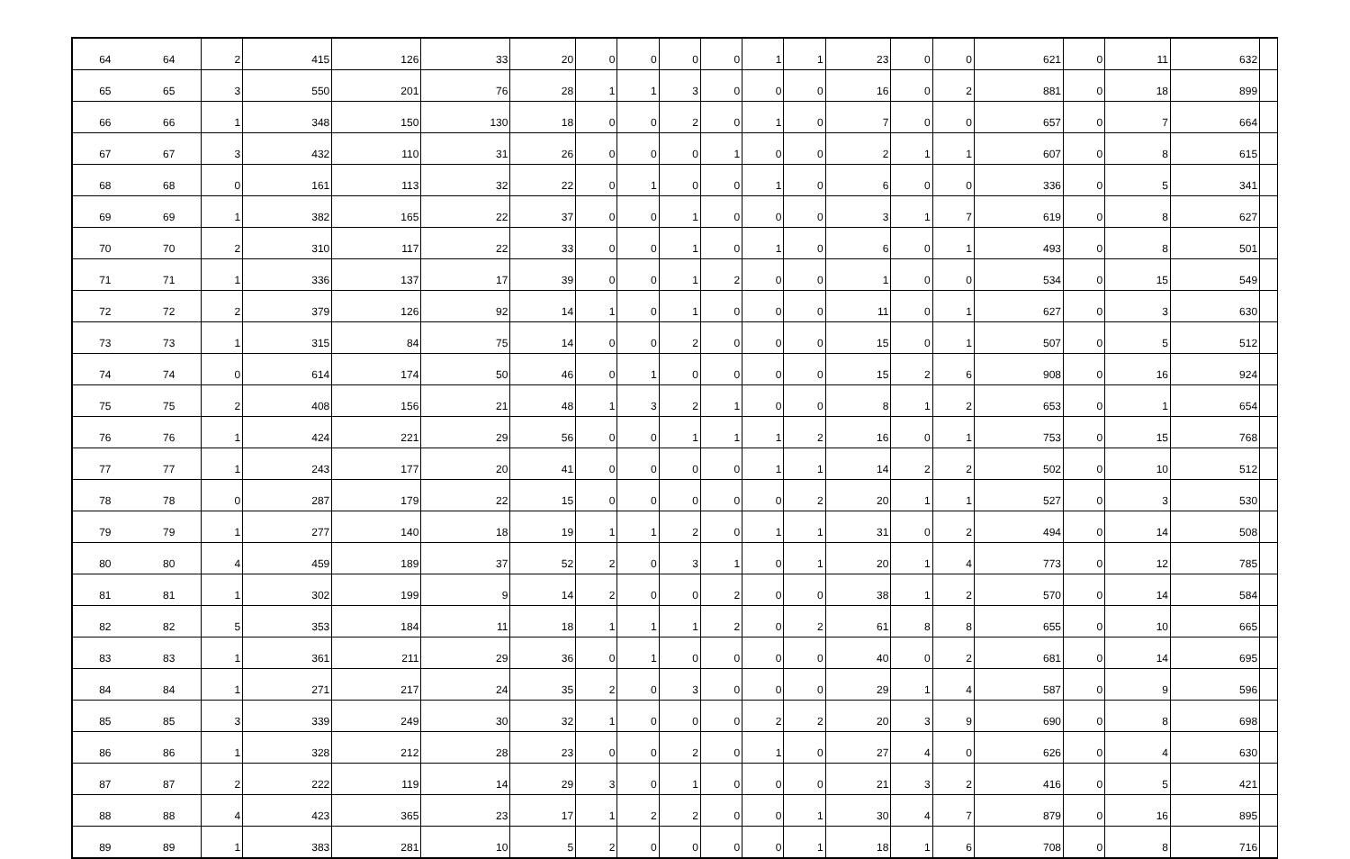| 64 | 64 | 2 | 415 | 126 | 33 | 20 | 0 | 0 | 0 | 0 | 1 | 1 | 23 | 0 | 0 | 621 | 0 | 11 | 632 | |
| 65 | 65 | 3 | 550 | 201 | 76 | 28 | 1 | 1 | 3 | 0 | 0 | 0 | 16 | 0 | 2 | 881 | 0 | 18 | 899 | |
| 66 | 66 | 1 | 348 | 150 | 130 | 18 | 0 | 0 | 2 | 0 | 1 | 0 | 7 | 0 | 0 | 657 | 0 | 7 | 664 | |
| 67 | 67 | 3 | 432 | 110 | 31 | 26 | 0 | 0 | 0 | 1 | 0 | 0 | 2 | 1 | 1 | 607 | 0 | 8 | 615 | |
| 68 | 68 | 0 | 161 | 113 | 32 | 22 | 0 | 1 | 0 | 0 | 1 | 0 | 6 | 0 | 0 | 336 | 0 | 5 | 341 | |
| 69 | 69 | 1 | 382 | 165 | 22 | 37 | 0 | 0 | 1 | 0 | 0 | 0 | 3 | 1 | 7 | 619 | 0 | 8 | 627 | |
| 70 | 70 | 2 | 310 | 117 | 22 | 33 | 0 | 0 | 1 | 0 | 1 | 0 | 6 | 0 | 1 | 493 | 0 | 8 | 501 | |
| 71 | 71 | 1 | 336 | 137 | 17 | 39 | 0 | 0 | 1 | 2 | 0 | 0 | 1 | 0 | 0 | 534 | 0 | 15 | 549 | |
| 72 | 72 | 2 | 379 | 126 | 92 | 14 | 1 | 0 | 1 | 0 | 0 | 0 | 11 | 0 | 1 | 627 | 0 | 3 | 630 | |
| 73 | 73 | 1 | 315 | 84 | 75 | 14 | 0 | 0 | 2 | 0 | 0 | 0 | 15 | 0 | 1 | 507 | 0 | 5 | 512 | |
| 74 | 74 | 0 | 614 | 174 | 50 | 46 | 0 | 1 | 0 | 0 | 0 | 0 | 15 | 2 | 6 | 908 | 0 | 16 | 924 | |
| 75 | 75 | 2 | 408 | 156 | 21 | 48 | 1 | 3 | 2 | 1 | 0 | 0 | 8 | 1 | 2 | 653 | 0 | 1 | 654 | |
| 76 | 76 | 1 | 424 | 221 | 29 | 56 | 0 | 0 | 1 | 1 | 1 | 2 | 16 | 0 | 1 | 753 | 0 | 15 | 768 | |
| 77 | 77 | 1 | 243 | 177 | 20 | 41 | 0 | 0 | 0 | 0 | 1 | 1 | 14 | 2 | 2 | 502 | 0 | 10 | 512 | |
| 78 | 78 | 0 | 287 | 179 | 22 | 15 | 0 | 0 | 0 | 0 | 0 | 2 | 20 | 1 | 1 | 527 | 0 | 3 | 530 | |
| 79 | 79 | 1 | 277 | 140 | 18 | 19 | 1 | 1 | 2 | 0 | 1 | 1 | 31 | 0 | 2 | 494 | 0 | 14 | 508 | |
| 80 | 80 | 4 | 459 | 189 | 37 | 52 | 2 | 0 | 3 | 1 | 0 | 1 | 20 | 1 | 4 | 773 | 0 | 12 | 785 | |
| 81 | 81 | 1 | 302 | 199 | 9 | 14 | 2 | 0 | 0 | 2 | 0 | 0 | 38 | 1 | 2 | 570 | 0 | 14 | 584 | |
| 82 | 82 | 5 | 353 | 184 | 11 | 18 | 1 | 1 | 1 | 2 | 0 | 2 | 61 | 8 | 8 | 655 | 0 | 10 | 665 | |
| 83 | 83 | 1 | 361 | 211 | 29 | 36 | 0 | 1 | 0 | 0 | 0 | 0 | 40 | 0 | 2 | 681 | 0 | 14 | 695 | |
| 84 | 84 | 1 | 271 | 217 | 24 | 35 | 2 | 0 | 3 | 0 | 0 | 0 | 29 | 1 | 4 | 587 | 0 | 9 | 596 | |
| 85 | 85 | 3 | 339 | 249 | 30 | 32 | 1 | 0 | 0 | 0 | 2 | 2 | 20 | 3 | 9 | 690 | 0 | 8 | 698 | |
| 86 | 86 | 1 | 328 | 212 | 28 | 23 | 0 | 0 | 2 | 0 | 1 | 0 | 27 | 4 | 0 | 626 | 0 | 4 | 630 | |
| 87 | 87 | 2 | 222 | 119 | 14 | 29 | 3 | 0 | 1 | 0 | 0 | 0 | 21 | 3 | 2 | 416 | 0 | 5 | 421 | |
| 88 | 88 | 4 | 423 | 365 | 23 | 17 | 1 | 2 | 2 | 0 | 0 | 1 | 30 | 4 | 7 | 879 | 0 | 16 | 895 | |
| 89 | 89 | 1 | 383 | 281 | 10 | 5 | 2 | 0 | 0 | 0 | 0 | 1 | 18 | 1 | 6 | 708 | 0 | 8 | 716 | |